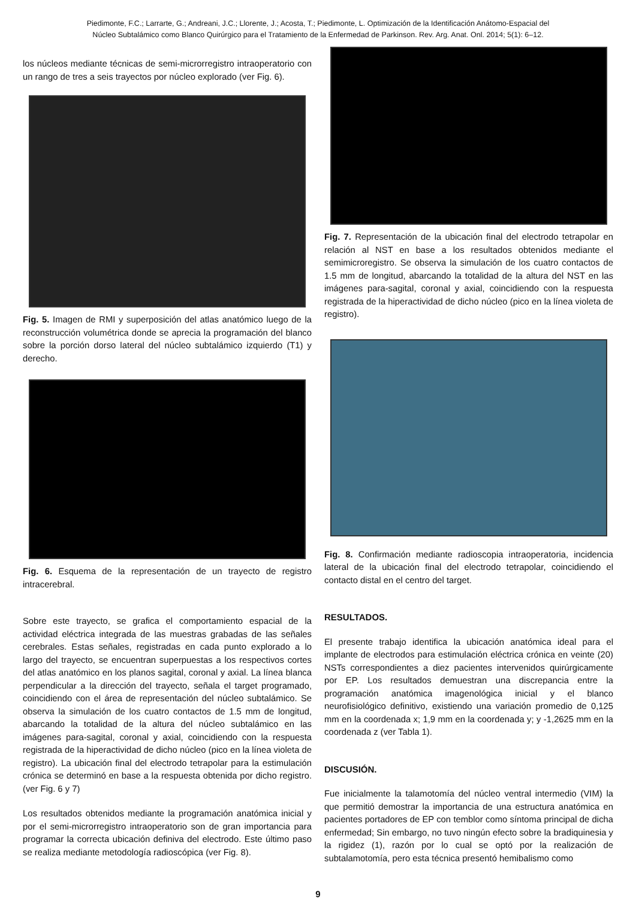Piedimonte, F.C.; Larrarte, G.; Andreani, J.C.; Llorente, J.; Acosta, T.; Piedimonte, L. Optimización de la Identificación Anátomo-Espacial del
Núcleo Subtalámico como Blanco Quirúrgico para el Tratamiento de la Enfermedad de Parkinson. Rev. Arg. Anat. Onl. 2014; 5(1): 6–12.
los núcleos mediante técnicas de semi-microrregistro intraoperatorio con un rango de tres a seis trayectos por núcleo explorado (ver Fig. 6).
Fig. 5. Imagen de RMI y superposición del atlas anatómico luego de la reconstrucción volumétrica donde se aprecia la programación del blanco sobre la porción dorso lateral del núcleo subtalámico izquierdo (T1) y derecho.
Fig. 6. Esquema de la representación de un trayecto de registro intracerebral.
Sobre este trayecto, se grafica el comportamiento espacial de la actividad eléctrica integrada de las muestras grabadas de las señales cerebrales. Estas señales, registradas en cada punto explorado a lo largo del trayecto, se encuentran superpuestas a los respectivos cortes del atlas anatómico en los planos sagital, coronal y axial. La línea blanca perpendicular a la dirección del trayecto, señala el target programado, coincidiendo con el área de representación del núcleo subtalámico. Se observa la simulación de los cuatro contactos de 1.5 mm de longitud, abarcando la totalidad de la altura del núcleo subtalámico en las imágenes para-sagital, coronal y axial, coincidiendo con la respuesta registrada de la hiperactividad de dicho núcleo (pico en la línea violeta de registro). La ubicación final del electrodo tetrapolar para la estimulación crónica se determinó en base a la respuesta obtenida por dicho registro. (ver Fig. 6 y 7)
Los resultados obtenidos mediante la programación anatómica inicial y por el semi-microrregistro intraoperatorio son de gran importancia para programar la correcta ubicación definiva del electrodo. Este último paso se realiza mediante metodología radioscópica (ver Fig. 8).
Fig. 7. Representación de la ubicación final del electrodo tetrapolar en relación al NST en base a los resultados obtenidos mediante el semimicroregistro. Se observa la simulación de los cuatro contactos de 1.5 mm de longitud, abarcando la totalidad de la altura del NST en las imágenes para-sagital, coronal y axial, coincidiendo con la respuesta registrada de la hiperactividad de dicho núcleo (pico en la línea violeta de registro).
Fig. 8. Confirmación mediante radioscopia intraoperatoria, incidencia lateral de la ubicación final del electrodo tetrapolar, coincidiendo el contacto distal en el centro del target.
RESULTADOS.
El presente trabajo identifica la ubicación anatómica ideal para el implante de electrodos para estimulación eléctrica crónica en veinte (20) NSTs correspondientes a diez pacientes intervenidos quirúrgicamente por EP. Los resultados demuestran una discrepancia entre la programación anatómica imagenológica inicial y el blanco neurofisiológico definitivo, existiendo una variación promedio de 0,125 mm en la coordenada x; 1,9 mm en la coordenada y; y -1,2625 mm en la coordenada z (ver Tabla 1).
DISCUSIÓN.
Fue inicialmente la talamotomía del núcleo ventral intermedio (VIM) la que permitió demostrar la importancia de una estructura anatómica en pacientes portadores de EP con temblor como síntoma principal de dicha enfermedad; Sin embargo, no tuvo ningún efecto sobre la bradiquinesia y la rigidez (1), razón por lo cual se optó por la realización de subtalamotomía, pero esta técnica presentó hemibalismo como
9